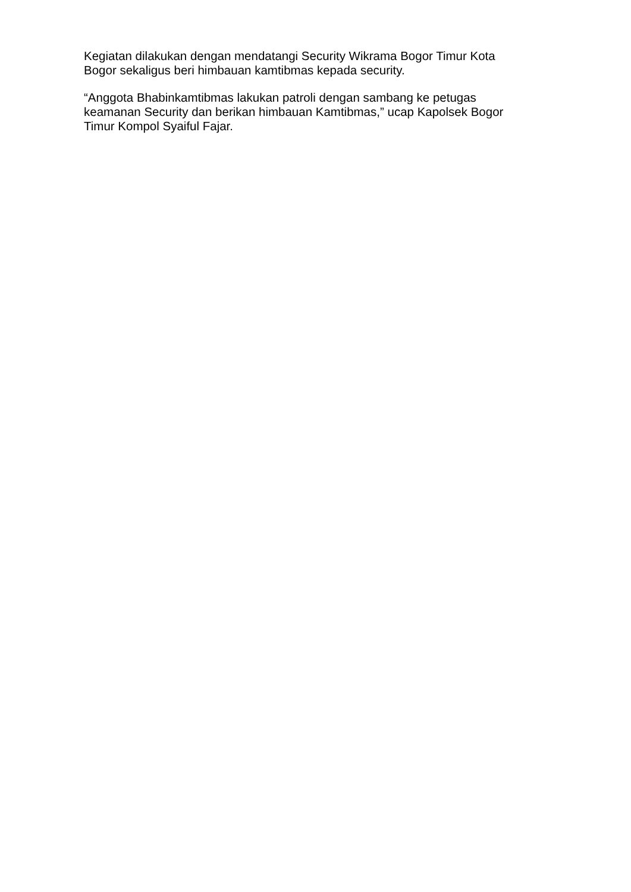Kegiatan dilakukan dengan mendatangi Security Wikrama Bogor Timur Kota
Bogor sekaligus beri himbauan kamtibmas kepada security.
“Anggota Bhabinkamtibmas lakukan patroli dengan sambang ke petugas
keamanan Security dan berikan himbauan Kamtibmas,” ucap Kapolsek Bogor
Timur Kompol Syaiful Fajar.